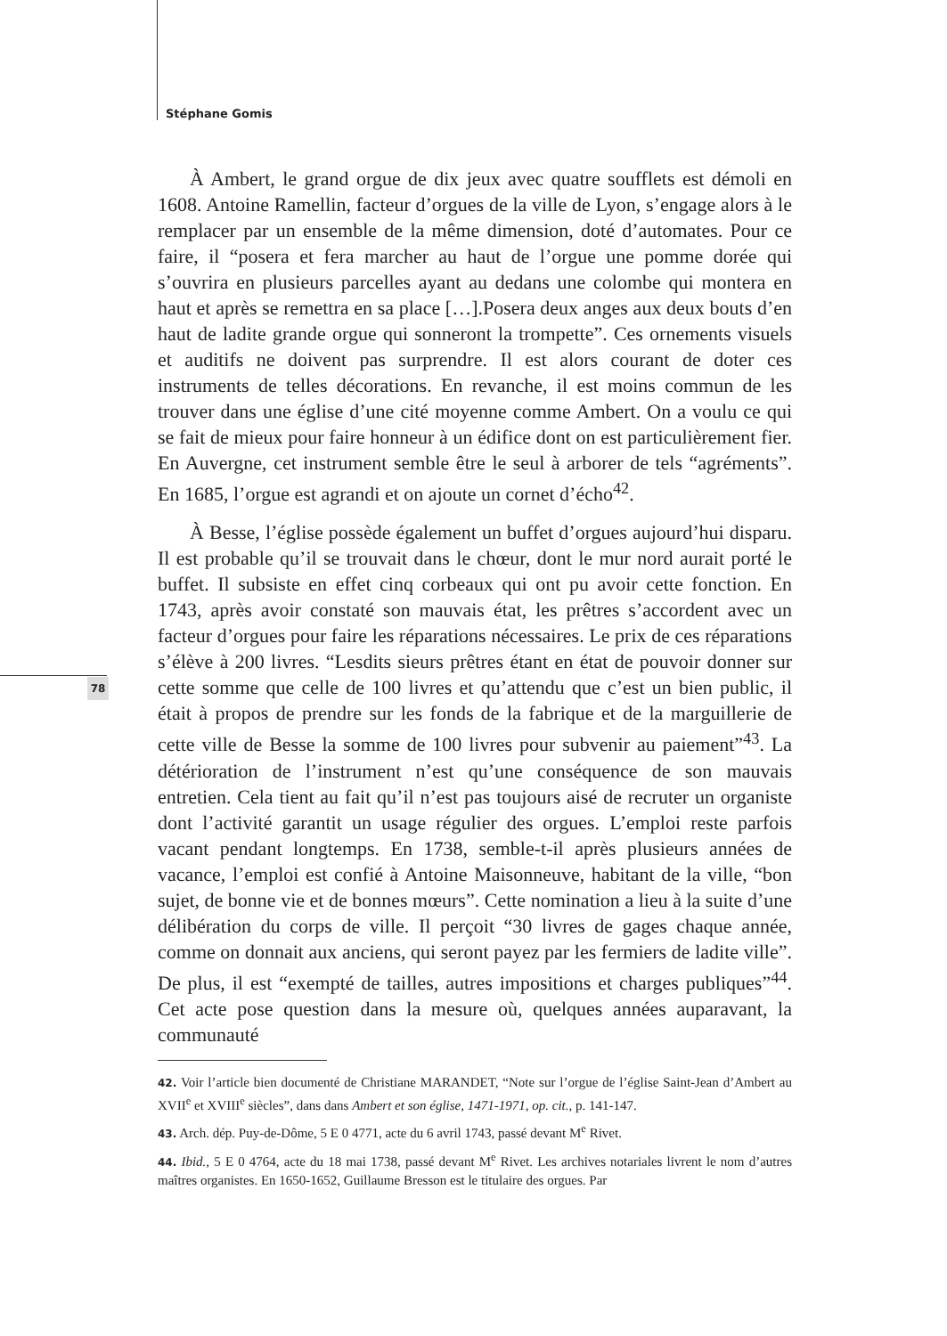Stéphane Gomis
78
À Ambert, le grand orgue de dix jeux avec quatre soufflets est démoli en 1608. Antoine Ramellin, facteur d’orgues de la ville de Lyon, s’engage alors à le remplacer par un ensemble de la même dimension, doté d’automates. Pour ce faire, il “posera et fera marcher au haut de l’orgue une pomme dorée qui s’ouvrira en plusieurs parcelles ayant au dedans une colombe qui montera en haut et après se remettra en sa place […].Posera deux anges aux deux bouts d’en haut de ladite grande orgue qui sonneront la trompette”. Ces ornements visuels et auditifs ne doivent pas surprendre. Il est alors courant de doter ces instruments de telles décorations. En revanche, il est moins commun de les trouver dans une église d’une cité moyenne comme Ambert. On a voulu ce qui se fait de mieux pour faire honneur à un édifice dont on est particulièrement fier. En Auvergne, cet instrument semble être le seul à arborer de tels “agréments”. En 1685, l’orgue est agrandi et on ajoute un cornet d’écho<sup>42</sup>.
À Besse, l’église possède également un buffet d’orgues aujourd’hui disparu. Il est probable qu’il se trouvait dans le chœur, dont le mur nord aurait porté le buffet. Il subsiste en effet cinq corbeaux qui ont pu avoir cette fonction. En 1743, après avoir constaté son mauvais état, les prêtres s’accordent avec un facteur d’orgues pour faire les réparations nécessaires. Le prix de ces réparations s’élève à 200 livres. “Lesdits sieurs prêtres étant en état de pouvoir donner sur cette somme que celle de 100 livres et qu’attendu que c’est un bien public, il était à propos de prendre sur les fonds de la fabrique et de la marguillerie de cette ville de Besse la somme de 100 livres pour subvenir au paiement”<sup>43</sup>. La détérioration de l’instrument n’est qu’une conséquence de son mauvais entretien. Cela tient au fait qu’il n’est pas toujours aisé de recruter un organiste dont l’activité garantit un usage régulier des orgues. L’emploi reste parfois vacant pendant longtemps. En 1738, semble-t-il après plusieurs années de vacance, l’emploi est confié à Antoine Maisonneuve, habitant de la ville, “bon sujet, de bonne vie et de bonnes mœurs”. Cette nomination a lieu à la suite d’une délibération du corps de ville. Il perçoit “30 livres de gages chaque année, comme on donnait aux anciens, qui seront payez par les fermiers de ladite ville”. De plus, il est “exempté de tailles, autres impositions et charges publiques”<sup>44</sup>. Cet acte pose question dans la mesure où, quelques années auparavant, la communauté
42. Voir l’article bien documenté de Christiane MARANDET, “Note sur l’orgue de l’église Saint-Jean d’Ambert au XVII<sup>e</sup> et XVIII<sup>e</sup> siècles”, dans dans Ambert et son église, 1471-1971, op. cit., p. 141-147.
43. Arch. dép. Puy-de-Dôme, 5 E 0 4771, acte du 6 avril 1743, passé devant M<sup>e</sup> Rivet.
44. Ibid., 5 E 0 4764, acte du 18 mai 1738, passé devant M<sup>e</sup> Rivet. Les archives notariales livrent le nom d’autres maîtres organistes. En 1650-1652, Guillaume Bresson est le titulaire des orgues. Par